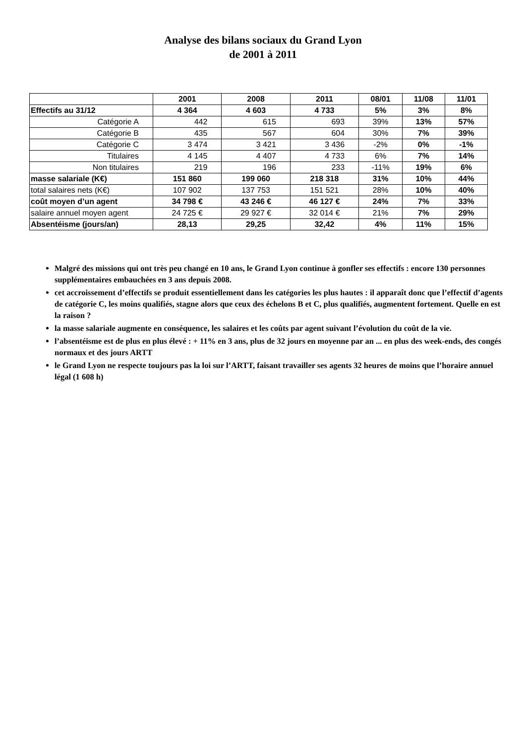Analyse des bilans sociaux du Grand Lyon
de 2001 à 2011
| | 2001 | 2008 | 2011 | 08/01 | 11/08 | 11/01 |
| --- | --- | --- | --- | --- | --- | --- |
| Effectifs au 31/12 | 4 364 | 4 603 | 4 733 | 5% | 3% | 8% |
| Catégorie A | 442 | 615 | 693 | 39% | 13% | 57% |
| Catégorie B | 435 | 567 | 604 | 30% | 7% | 39% |
| Catégorie C | 3 474 | 3 421 | 3 436 | -2% | 0% | -1% |
| Titulaires | 4 145 | 4 407 | 4 733 | 6% | 7% | 14% |
| Non titulaires | 219 | 196 | 233 | -11% | 19% | 6% |
| masse salariale (K€) | 151 860 | 199 060 | 218 318 | 31% | 10% | 44% |
| total salaires nets (K€) | 107 902 | 137 753 | 151 521 | 28% | 10% | 40% |
| coût moyen d’un agent | 34 798 € | 43 246 € | 46 127 € | 24% | 7% | 33% |
| salaire annuel moyen agent | 24 725 € | 29 927 € | 32 014 € | 21% | 7% | 29% |
| Absentéisme (jours/an) | 28,13 | 29,25 | 32,42 | 4% | 11% | 15% |
Malgré des missions qui ont très peu changé en 10 ans, le Grand Lyon continue à gonfler ses effectifs : encore 130 personnes supplémentaires embauchées en 3 ans depuis 2008.
cet accroissement d’effectifs se produit essentiellement dans les catégories les plus hautes : il apparaît donc que l’effectif d’agents de catégorie C, les moins qualifiés, stagne alors que ceux des échelons B et C, plus qualifiés, augmentent fortement. Quelle en est la raison ?
la masse salariale augmente en conséquence, les salaires et les coûts par agent suivant l’évolution du coût de la vie.
l’absentéisme est de plus en plus élevé : + 11% en 3 ans, plus de 32 jours en moyenne par an ... en plus des week-ends, des congés normaux et des jours ARTT
le Grand Lyon ne respecte toujours pas la loi sur l’ARTT, faisant travailler ses agents 32 heures de moins que l’horaire annuel légal (1 608 h)